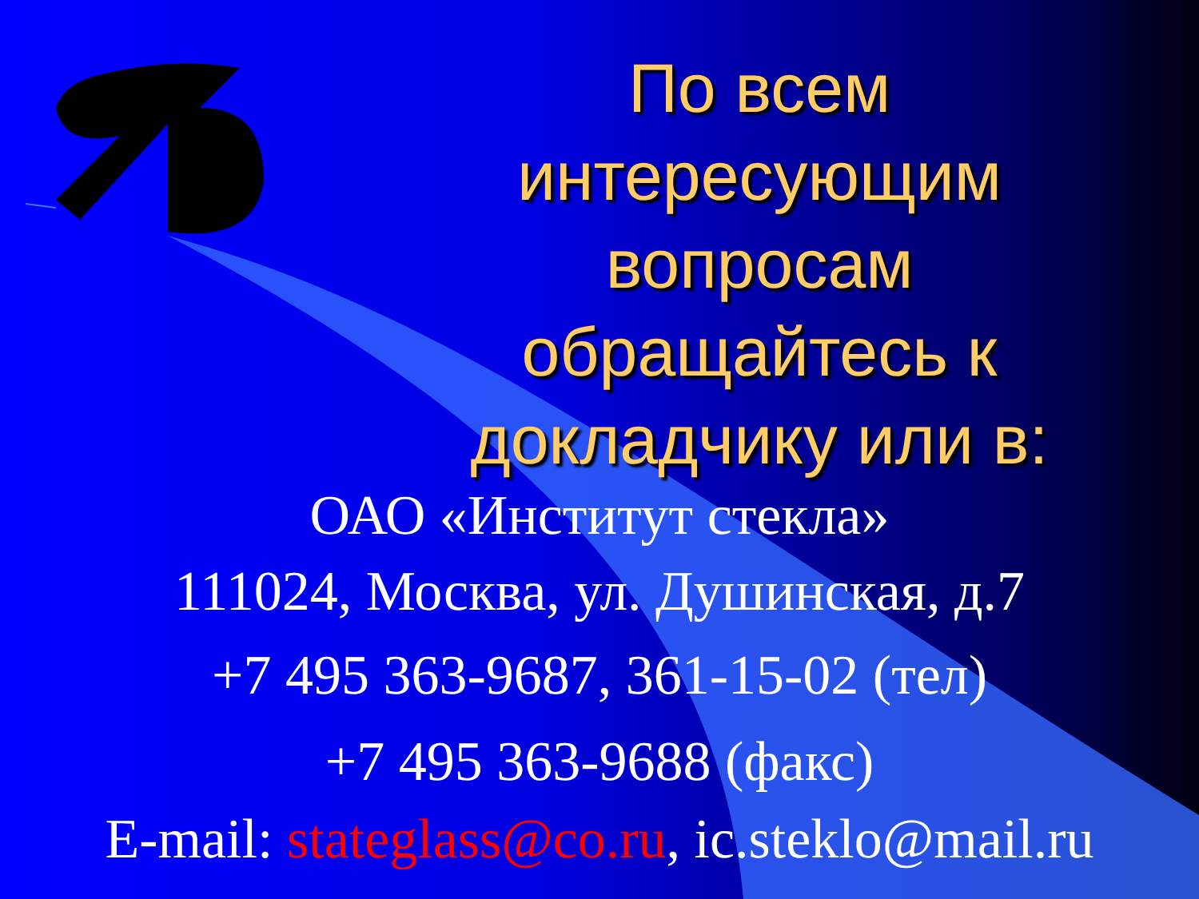По всем интересующим вопросам обращайтесь к докладчику или в:
ОАО «Институт стекла»
111024, Москва, ул. Душинская, д.7
+7 495 363-9687, 361-15-02 (тел)
+7 495 363-9688 (факс)
E-mail: stateglass@co.ru, ic.steklo@mail.ru